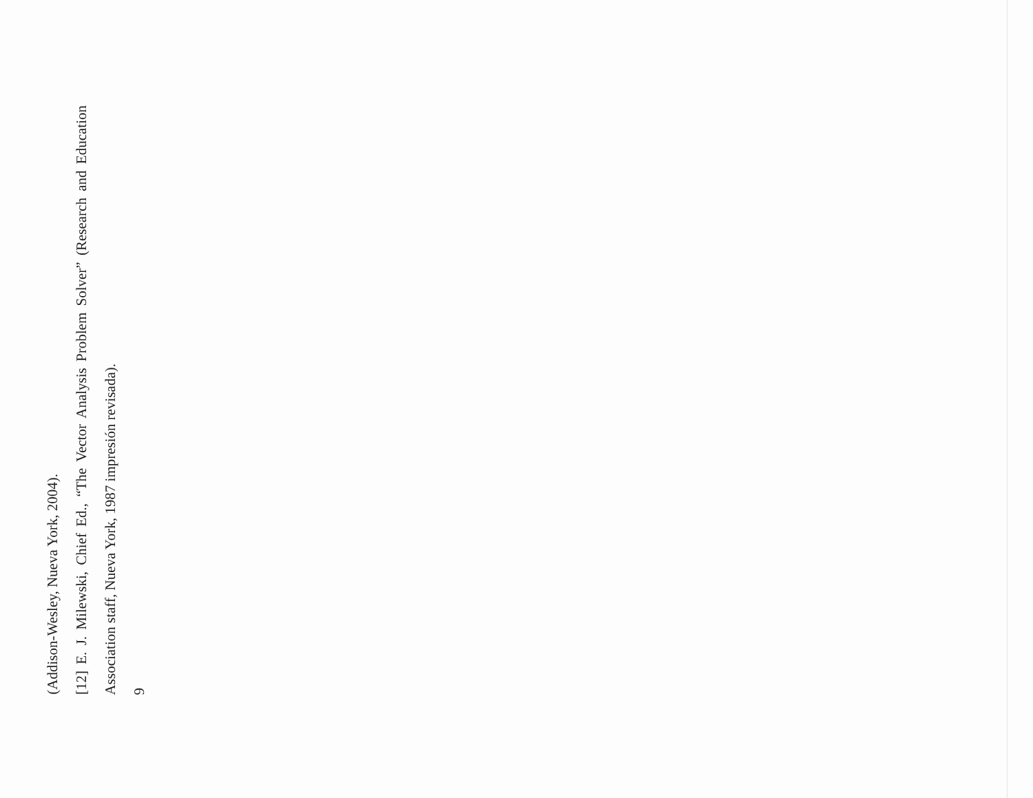(Addison-Wesley, Nueva York, 2004).
[12] E. J. Milewski, Chief Ed., “The Vector Analysis Problem Solver” (Research and Education Association staff, Nueva York, 1987 impresión revisada).
9